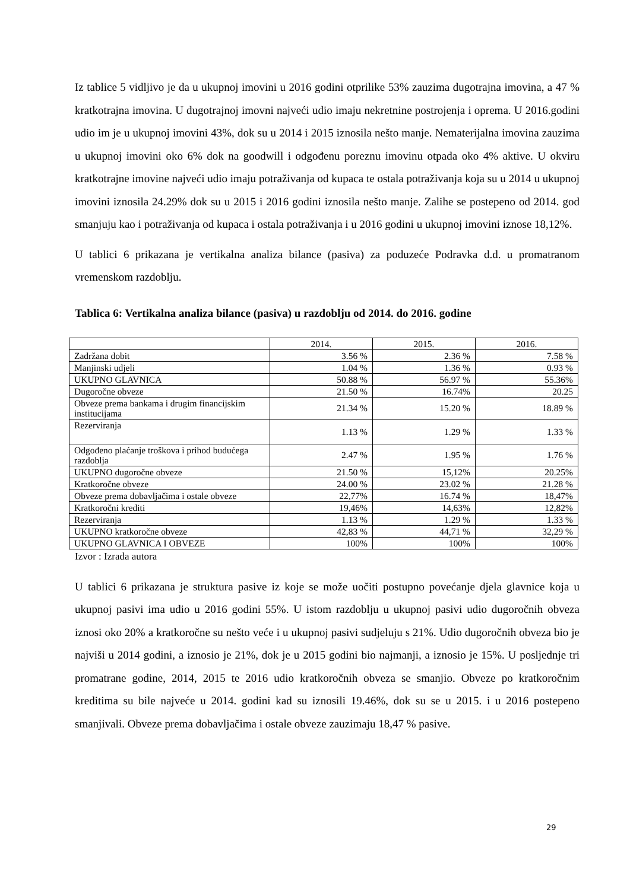Iz tablice 5 vidljivo je da u ukupnoj imovini u 2016 godini otprilike 53% zauzima dugotrajna imovina, a 47 % kratkotrajna imovina. U dugotrajnoj imovni najveći udio imaju nekretnine postrojenja i oprema. U 2016.godini udio im je u ukupnoj imovini 43%, dok su u 2014 i 2015 iznosila nešto manje. Nematerijalna imovina zauzima u ukupnoj imovini oko 6% dok na goodwill i odgođenu poreznu imovinu otpada oko 4% aktive. U okviru kratkotrajne imovine najveći udio imaju potraživanja od kupaca te ostala potraživanja koja su u 2014 u ukupnoj imovini iznosila 24.29% dok su u 2015 i 2016 godini iznosila nešto manje. Zalihe se postepeno od 2014. god smanjuju kao i potraživanja od kupaca i ostala potraživanja i u 2016 godini u ukupnoj imovini iznose 18,12%.
U tablici 6 prikazana je vertikalna analiza bilance (pasiva) za poduzeće Podravka d.d. u promatranom vremenskom razdoblju.
Tablica 6: Vertikalna analiza bilance (pasiva) u razdoblju od 2014. do 2016. godine
| | 2014. | 2015. | 2016. |
| --- | --- | --- | --- |
| Zadržana dobit | 3.56 % | 2.36 % | 7.58 % |
| Manjinski udjeli | 1.04 % | 1.36 % | 0.93 % |
| UKUPNO GLAVNICA | 50.88 % | 56.97 % | 55.36% |
| Dugoročne obveze | 21.50 % | 16.74% | 20.25 |
| Obveze prema bankama i drugim financijskim institucijama | 21.34 % | 15.20 % | 18.89 % |
| Rezerviranja | 1.13 % | 1.29 % | 1.33 % |
| Odgođeno plaćanje troškova i prihod budućega razdoblja | 2.47 % | 1.95 % | 1.76 % |
| UKUPNO dugoročne obveze | 21.50 % | 15,12% | 20.25% |
| Kratkoročne obveze | 24.00 % | 23.02 % | 21.28 % |
| Obveze prema dobavljačima i ostale obveze | 22,77% | 16.74 % | 18,47% |
| Kratkoročni krediti | 19,46% | 14,63% | 12,82% |
| Rezerviranja | 1.13 % | 1.29 % | 1.33 % |
| UKUPNO kratkoročne obveze | 42,83 % | 44,71 % | 32,29 % |
| UKUPNO GLAVNICA I OBVEZE | 100% | 100% | 100% |
Izvor : Izrada autora
U tablici 6 prikazana je struktura pasive iz koje se može uočiti postupno povećanje djela glavnice koja u ukupnoj pasivi ima udio u 2016 godini 55%. U istom razdoblju u ukupnoj pasivi udio dugoročnih obveza iznosi oko 20% a kratkoročne su nešto veće i u ukupnoj pasivi sudjeluju s 21%. Udio dugoročnih obveza bio je najviši u 2014 godini, a iznosio je 21%, dok je u 2015 godini bio najmanji, a iznosio je 15%. U posljednje tri promatrane godine, 2014, 2015 te 2016 udio kratkoročnih obveza se smanjio. Obveze po kratkoročnim kreditima su bile najveće u 2014. godini kad su iznosili 19.46%, dok su se u 2015. i u 2016 postepeno smanjivali. Obveze prema dobavljačima i ostale obveze zauzimaju 18,47 % pasive.
29